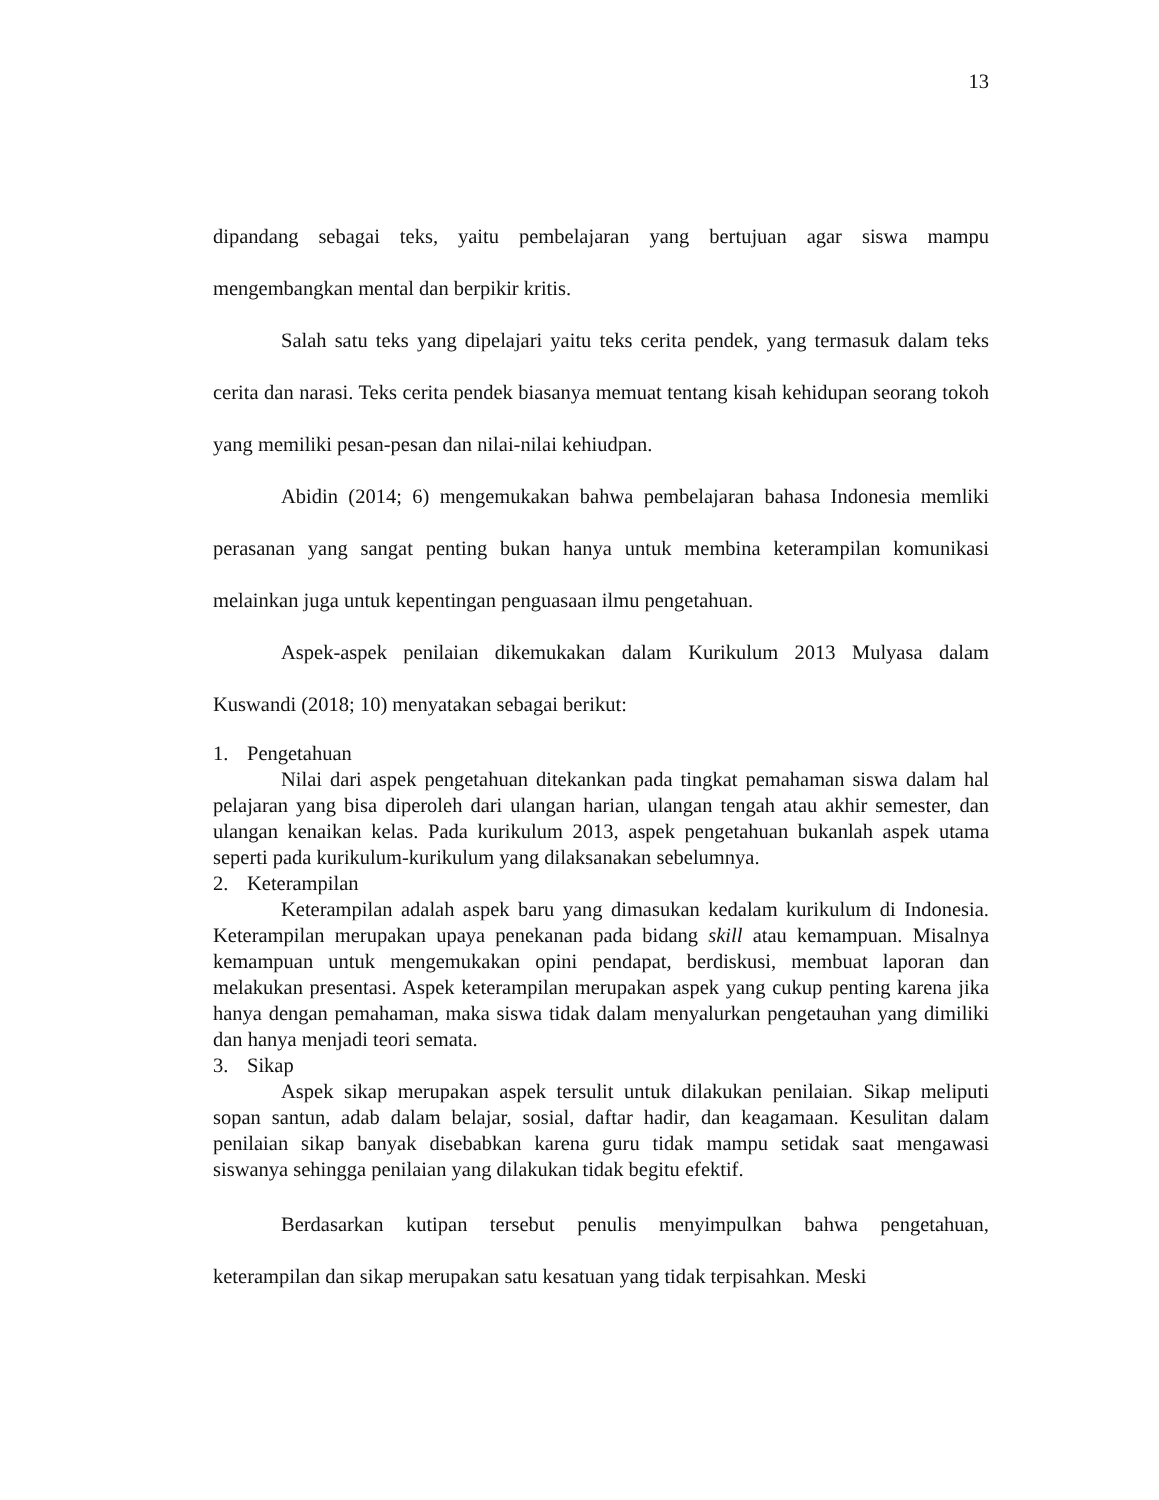13
dipandang sebagai teks, yaitu pembelajaran yang bertujuan agar siswa mampu mengembangkan mental dan berpikir kritis.
Salah satu teks yang dipelajari yaitu teks cerita pendek, yang termasuk dalam teks cerita dan narasi. Teks cerita pendek biasanya memuat tentang kisah kehidupan seorang tokoh yang memiliki pesan-pesan dan nilai-nilai kehiudpan.
Abidin (2014; 6) mengemukakan bahwa pembelajaran bahasa Indonesia memliki perasanan yang sangat penting bukan hanya untuk membina keterampilan komunikasi melainkan juga untuk kepentingan penguasaan ilmu pengetahuan.
Aspek-aspek penilaian dikemukakan dalam Kurikulum 2013 Mulyasa dalam Kuswandi (2018; 10) menyatakan sebagai berikut:
1. Pengetahuan
Nilai dari aspek pengetahuan ditekankan pada tingkat pemahaman siswa dalam hal pelajaran yang bisa diperoleh dari ulangan harian, ulangan tengah atau akhir semester, dan ulangan kenaikan kelas. Pada kurikulum 2013, aspek pengetahuan bukanlah aspek utama seperti pada kurikulum-kurikulum yang dilaksanakan sebelumnya.
2. Keterampilan
Keterampilan adalah aspek baru yang dimasukan kedalam kurikulum di Indonesia. Keterampilan merupakan upaya penekanan pada bidang skill atau kemampuan. Misalnya kemampuan untuk mengemukakan opini pendapat, berdiskusi, membuat laporan dan melakukan presentasi. Aspek keterampilan merupakan aspek yang cukup penting karena jika hanya dengan pemahaman, maka siswa tidak dalam menyalurkan pengetauhan yang dimiliki dan hanya menjadi teori semata.
3. Sikap
Aspek sikap merupakan aspek tersulit untuk dilakukan penilaian. Sikap meliputi sopan santun, adab dalam belajar, sosial, daftar hadir, dan keagamaan. Kesulitan dalam penilaian sikap banyak disebabkan karena guru tidak mampu setidak saat mengawasi siswanya sehingga penilaian yang dilakukan tidak begitu efektif.
Berdasarkan kutipan tersebut penulis menyimpulkan bahwa pengetahuan, keterampilan dan sikap merupakan satu kesatuan yang tidak terpisahkan. Meski